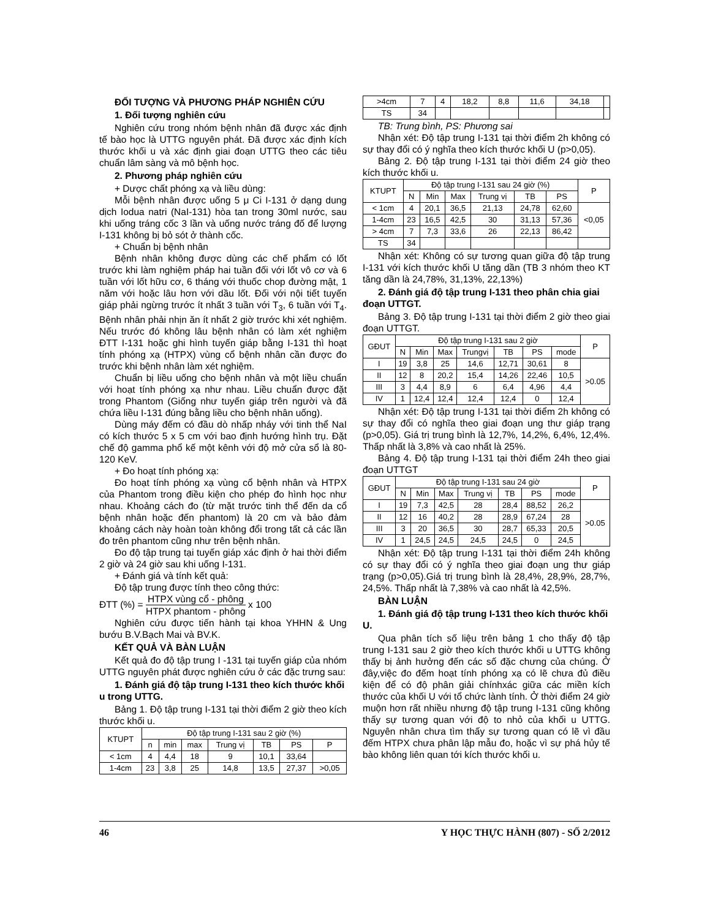ĐỐI TƯỢNG VÀ PHƯƠNG PHÁP NGHIÊN CỨU
1. Đối tượng nghiên cứu
Nghiên cứu trong nhóm bệnh nhân đã được xác định tế bào học là UTTG nguyên phát. Đã được xác định kích thước khối u và xác định giai đoạn UTTG theo các tiêu chuẩn lâm sàng và mô bệnh học.
2. Phương pháp nghiên cứu
+ Dược chất phóng xạ và liều dùng:
Mỗi bệnh nhân được uống 5 μ Ci I-131 ở dạng dung dịch Iodua natri (NaI-131) hòa tan trong 30ml nước, sau khi uống tráng cốc 3 lần và uống nước tráng đố để lượng I-131 không bị bỏ sót ở thành cốc.
+ Chuẩn bị bệnh nhân
Bệnh nhân không được dùng các chế phẩm có lốt trước khi làm nghiệm pháp hai tuần đối với lốt vô cơ và 6 tuần với lốt hữu cơ, 6 tháng với thuốc chop đường mật, 1 năm với hoặc lâu hơn với dầu lốt. Đối với nội tiết tuyến giáp phải ngừng trước ít nhất 3 tuần với T<sub>3</sub>, 6 tuần với T<sub>4</sub>. Bệnh nhân phải nhịn ăn ít nhất 2 giờ trước khi xét nghiệm. Nếu trước đó không lâu bệnh nhân có làm xét nghiệm ĐTT I-131 hoặc ghi hình tuyến giáp bằng I-131 thì hoạt tính phóng xạ (HTPX) vùng cổ bệnh nhân cần được đo trước khi bệnh nhân làm xét nghiệm.
Chuẩn bị liều uống cho bệnh nhân và một liều chuẩn với hoạt tính phóng xạ như nhau. Liều chuẩn được đặt trong Phantom (Giống như tuyến giáp trên người và đã chứa liều I-131 đúng bằng liều cho bệnh nhân uống).
Dùng máy đếm có đầu dò nhấp nháy với tinh thể NaI có kích thước 5 x 5 cm với bao định hướng hình trụ. Đặt chế độ gamma phổ kế một kênh với độ mở cửa sổ là 80-120 KeV.
+ Đo hoạt tính phóng xạ:
Đo hoạt tính phóng xạ vùng cổ bệnh nhân và HTPX của Phantom trong điều kiện cho phép đo hình học như nhau. Khoảng cách đo (từ mặt trước tinh thể đến da cổ bệnh nhân hoặc đến phantom) là 20 cm và bảo đảm khoảng cách này hoàn toàn không đổi trong tất cả các lần đo trên phantom cũng như trên bệnh nhân.
Đo độ tập trung tại tuyến giáp xác định ở hai thời điểm 2 giờ và 24 giờ sau khi uống I-131.
+ Đánh giá và tính kết quả:
Độ tập trung được tính theo công thức:
ĐTT (%) = HTPX vùng cổ - phông HTPX phantom - phông x 100
Nghiên cứu được tiến hành tại khoa YHHN & Ung bướu B.V.Bạch Mai và BV.K.
KẾT QUẢ VÀ BÀN LUẬN
Kết quả đo độ tập trung I -131 tại tuyến giáp của nhóm UTTG nguyên phát được nghiên cứu ở các đặc trưng sau:
1. Đánh giá độ tập trung I-131 theo kích thước khối u trong UTTG.
Bảng 1. Độ tập trung I-131 tại thời điểm 2 giờ theo kích thước khối u.
| KTUPT | Độ tập trung I-131 sau 2 giờ (%) | | | | | | |
| --- | --- | --- | --- | --- | --- | --- | --- |
| | n | min | max | Trung vị | TB | PS | P |
| < 1cm | 4 | 4,4 | 18 | 9 | 10,1 | 33,64 | |
| 1-4cm | 23 | 3,8 | 25 | 14,8 | 13,5 | 27,37 | >0,05 |
| >4cm | 7 | 4 | 18,2 | 8,8 | 11,6 | 34,18 | |
| TS | 34 | | | | | | |
TB: Trung bình, PS: Phương sai
Nhận xét: Độ tập trung I-131 tại thời điểm 2h không có sự thay đổi có ý nghĩa theo kích thước khối U (p>0,05).
Bảng 2. Độ tập trung I-131 tại thời điểm 24 giờ theo kích thước khối u.
| KTUPT | Độ tập trung I-131 sau 24 giờ (%) | | | | | | P |
| --- | --- | --- | --- | --- | --- | --- | --- |
| | N | Min | Max | Trung vị | TB | PS | |
| < 1cm | 4 | 20,1 | 36,5 | 21,13 | 24,78 | 62,60 | <0,05 |
| 1-4cm | 23 | 16,5 | 42,5 | 30 | 31,13 | 57,36 | |
| > 4cm | 7 | 7,3 | 33,6 | 26 | 22,13 | 86,42 | |
| TS | 34 | | | | | | |
Nhận xét: Không có sự tương quan giữa độ tập trung I-131 với kích thước khối U tăng dần (TB 3 nhóm theo KT tăng dần là 24,78%, 31,13%, 22,13%)
2. Đánh giá độ tập trung I-131 theo phân chia giai đoạn UTTGT.
Bảng 3. Độ tập trung I-131 tại thời điểm 2 giờ theo giai đoạn UTTGT.
| GĐUT | Độ tập trung I-131 sau 2 giờ | | | | | | | P |
| --- | --- | --- | --- | --- | --- | --- | --- | --- |
| | N | Min | Max | Trungvị | TB | PS | mode | |
| I | 19 | 3,8 | 25 | 14,6 | 12,71 | 30,61 | 8 | >0.05 |
| II | 12 | 8 | 20,2 | 15,4 | 14,26 | 22,46 | 10,5 | |
| III | 3 | 4,4 | 8,9 | 6 | 6,4 | 4,96 | 4,4 | |
| IV | 1 | 12,4 | 12,4 | 12,4 | 12,4 | 0 | 12,4 | |
Nhận xét: Độ tập trung I-131 tại thời điểm 2h không có sự thay đổi có nghĩa theo giai đoạn ung thư giáp trạng (p>0,05). Giá trị trung bình là 12,7%, 14,2%, 6,4%, 12,4%. Thấp nhất là 3,8% và cao nhất là 25%.
Bảng 4. Độ tập trung I-131 tại thời điểm 24h theo giai đoạn UTTGT
| GĐUT | Độ tập trung I-131 sau 24 giờ | | | | | | | P |
| --- | --- | --- | --- | --- | --- | --- | --- | --- |
| | N | Min | Max | Trung vị | TB | PS | mode | |
| I | 19 | 7,3 | 42,5 | 28 | 28,4 | 88,52 | 26,2 | >0.05 |
| II | 12 | 16 | 40,2 | 28 | 28,9 | 67,24 | 28 | |
| III | 3 | 20 | 36,5 | 30 | 28,7 | 65,33 | 20,5 | |
| IV | 1 | 24,5 | 24,5 | 24,5 | 24,5 | 0 | 24,5 | |
Nhận xét: Độ tập trung I-131 tại thời điểm 24h không có sự thay đổi có ý nghĩa theo giai đoạn ung thư giáp trạng (p>0,05).Giá trị trung bình là 28,4%, 28,9%, 28,7%, 24,5%. Thấp nhất là 7,38% và cao nhất là 42,5%.
BÀN LUẬN
1. Đánh giá độ tập trung I-131 theo kích thước khối U.
Qua phân tích số liệu trên bảng 1 cho thấy độ tập trung I-131 sau 2 giờ theo kích thước khối u UTTG không thấy bị ảnh hưởng đến các số đặc chưng của chúng. Ở đây,việc đo đếm hoạt tính phóng xạ có lẽ chưa đủ điều kiện để có độ phân giải chínhxác giữa các miền kích thước của khối U với tổ chức lành tính. Ở thời điểm 24 giờ muộn hơn rất nhiều nhưng độ tập trung I-131 cũng không thấy sự tương quan với độ to nhỏ của khối u UTTG. Nguyên nhân chưa tìm thấy sự tương quan có lẽ vì đầu đếm HTPX chưa phân lập mẫu đo, hoặc vì sự phá hủy tế bào không liên quan tới kích thước khối u.
46 Y HỌC THỰC HÀNH (807) - SỐ 2/2012